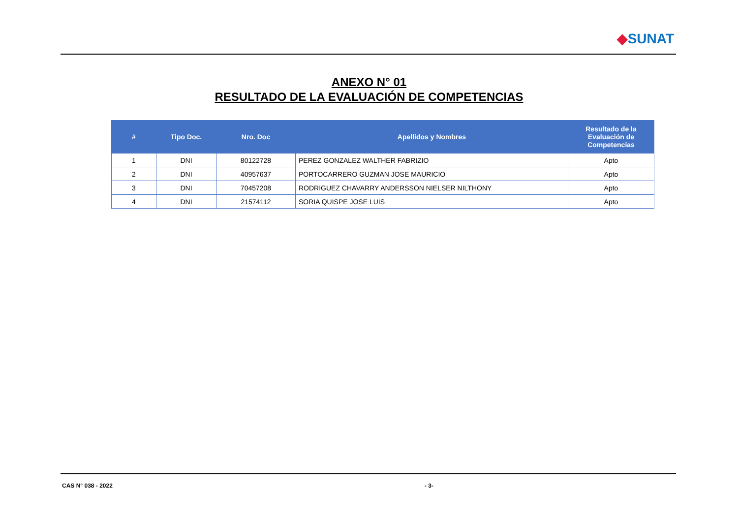◆SUNAT
ANEXO N° 01
RESULTADO DE LA EVALUACIÓN DE COMPETENCIAS
| # | Tipo Doc. | Nro. Doc | Apellidos y Nombres | Resultado de la Evaluación de Competencias |
| --- | --- | --- | --- | --- |
| 1 | DNI | 80122728 | PEREZ GONZALEZ WALTHER FABRIZIO | Apto |
| 2 | DNI | 40957637 | PORTOCARRERO GUZMAN JOSE MAURICIO | Apto |
| 3 | DNI | 70457208 | RODRIGUEZ CHAVARRY ANDERSSON NIELSER NILTHONY | Apto |
| 4 | DNI | 21574112 | SORIA QUISPE JOSE LUIS | Apto |
CAS N° 038 - 2022 - 3-